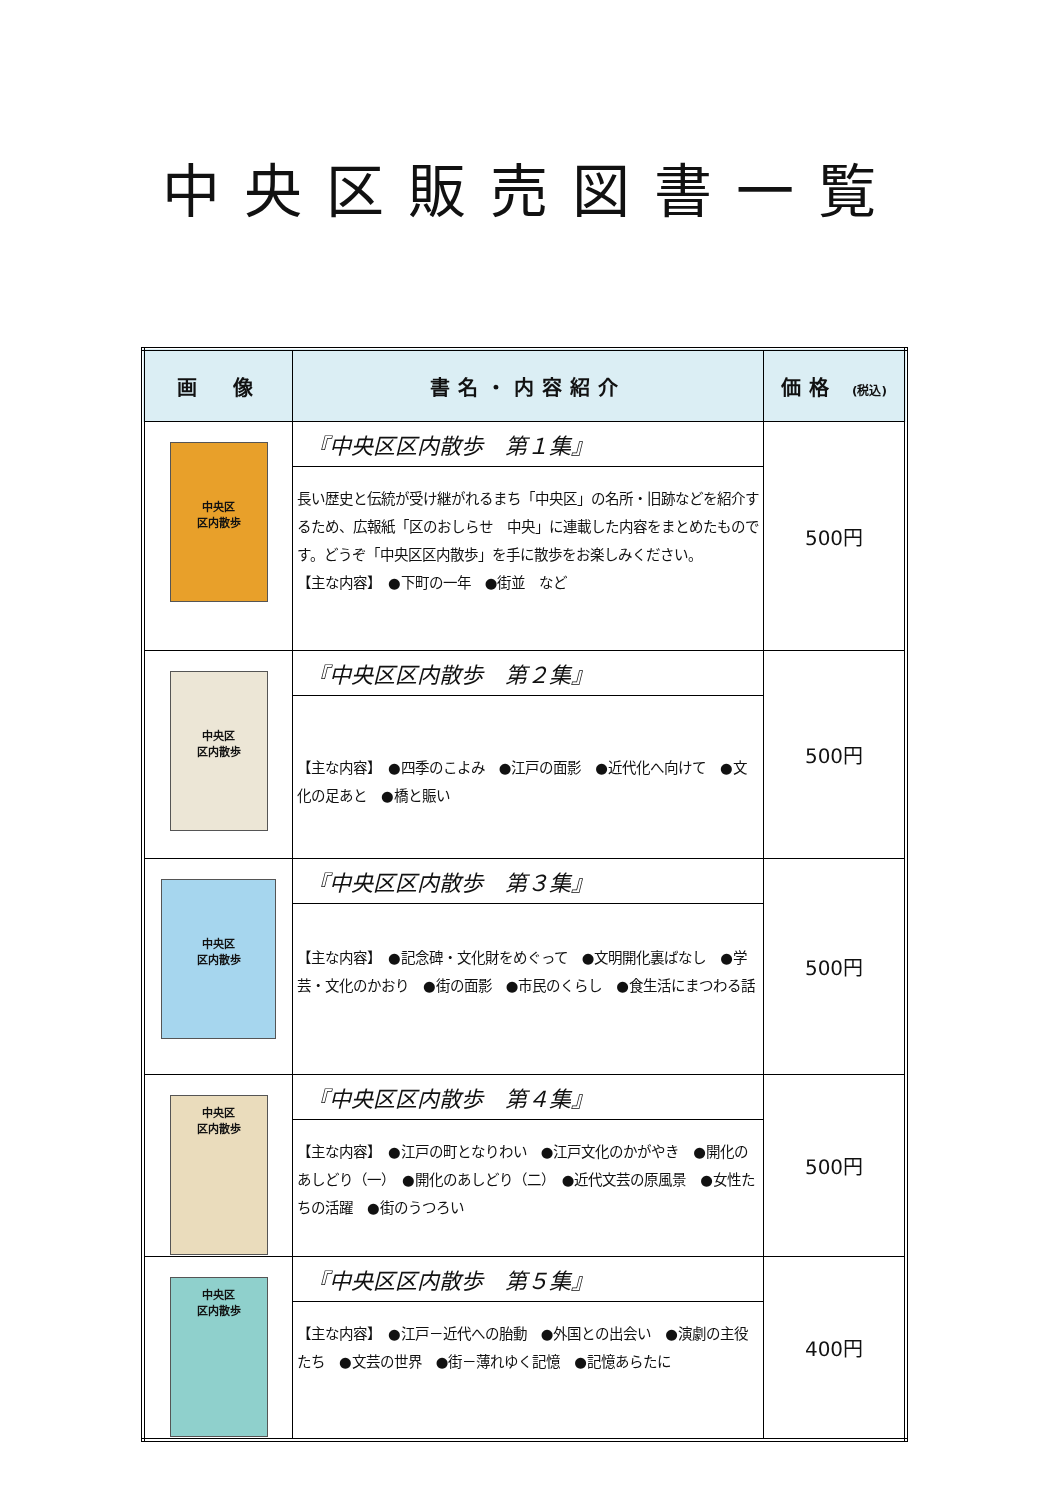中央区販売図書一覧
| 画 像 | 書名・内容紹介 | 価格 (税込) |
| --- | --- | --- |
| 中央区 区内散歩 | 『中央区区内散歩 第１集』 長い歴史と伝統が受け継がれるまち「中央区」の名所・旧跡などを紹介するため、広報紙「区のおしらせ 中央」に連載した内容をまとめたものです。どうぞ「中央区区内散歩」を手に散歩をお楽しみください。 【主な内容】 ●下町の一年 ●街並 など | 500円 |
| 中央区 区内散歩 | 『中央区区内散歩 第２集』 【主な内容】 ●四季のこよみ ●江戸の面影 ●近代化へ向けて ●文化の足あと ●橋と賑い | 500円 |
| 中央区 区内散歩 | 『中央区区内散歩 第３集』 【主な内容】 ●記念碑・文化財をめぐって ●文明開化裏ばなし ●学芸・文化のかおり ●街の面影 ●市民のくらし ●食生活にまつわる話 | 500円 |
| 中央区 区内散歩 | 『中央区区内散歩 第４集』 【主な内容】 ●江戸の町となりわい ●江戸文化のかがやき ●開化のあしどり（一） ●開化のあしどり（二） ●近代文芸の原風景 ●女性たちの活躍 ●街のうつろい | 500円 |
| 中央区 区内散歩 | 『中央区区内散歩 第５集』 【主な内容】 ●江戸－近代への胎動 ●外国との出会い ●演劇の主役たち ●文芸の世界 ●街－薄れゆく記憶 ●記憶あらたに | 400円 |